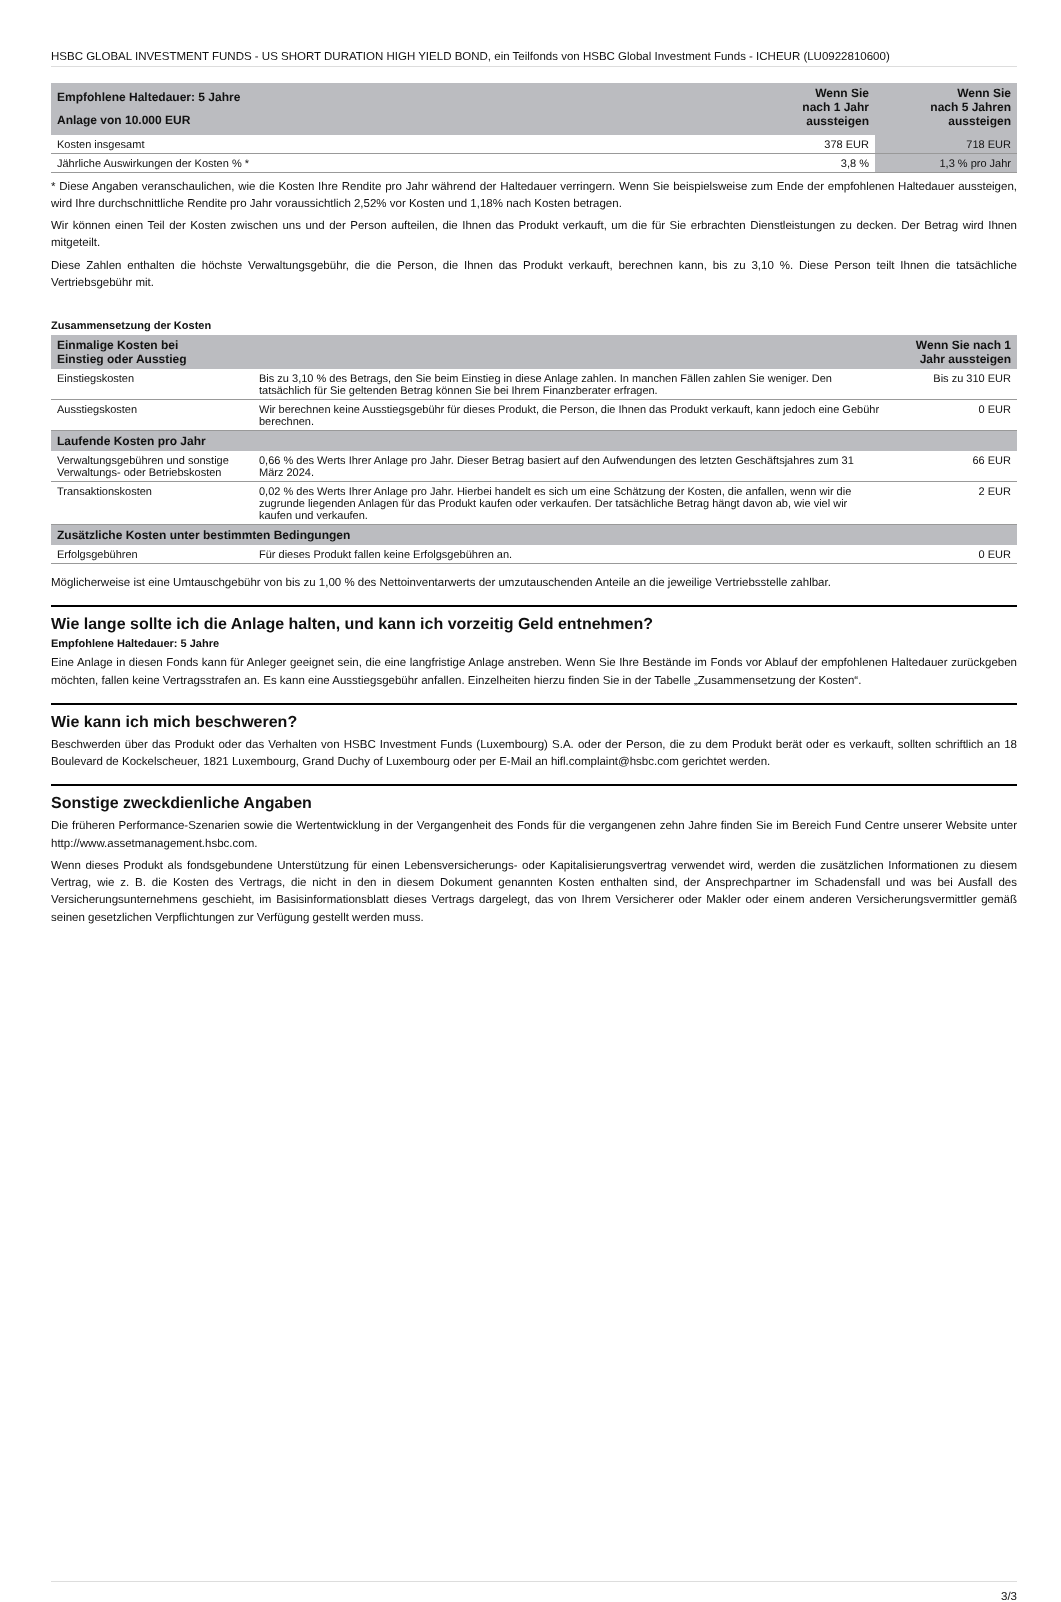HSBC GLOBAL INVESTMENT FUNDS - US SHORT DURATION HIGH YIELD BOND, ein Teilfonds von HSBC Global Investment Funds - ICHEUR (LU0922810600)
| Empfohlene Haltedauer: 5 Jahre Anlage von 10.000 EUR | Wenn Sie nach 1 Jahr aussteigen | Wenn Sie nach 5 Jahren aussteigen |
| --- | --- | --- |
| Kosten insgesamt | 378 EUR | 718 EUR |
| Jährliche Auswirkungen der Kosten % * | 3,8 % | 1,3 % pro Jahr |
* Diese Angaben veranschaulichen, wie die Kosten Ihre Rendite pro Jahr während der Haltedauer verringern. Wenn Sie beispielsweise zum Ende der empfohlenen Haltedauer aussteigen, wird Ihre durchschnittliche Rendite pro Jahr voraussichtlich 2,52% vor Kosten und 1,18% nach Kosten betragen.
Wir können einen Teil der Kosten zwischen uns und der Person aufteilen, die Ihnen das Produkt verkauft, um die für Sie erbrachten Dienstleistungen zu decken. Der Betrag wird Ihnen mitgeteilt.
Diese Zahlen enthalten die höchste Verwaltungsgebühr, die die Person, die Ihnen das Produkt verkauft, berechnen kann, bis zu 3,10 %. Diese Person teilt Ihnen die tatsächliche Vertriebsgebühr mit.
Zusammensetzung der Kosten
| Einmalige Kosten bei Einstieg oder Ausstieg | | Wenn Sie nach 1 Jahr aussteigen |
| --- | --- | --- |
| Einstiegskosten | Bis zu 3,10 % des Betrags, den Sie beim Einstieg in diese Anlage zahlen. In manchen Fällen zahlen Sie weniger. Den tatsächlich für Sie geltenden Betrag können Sie bei Ihrem Finanzberater erfragen. | Bis zu 310 EUR |
| Ausstiegskosten | Wir berechnen keine Ausstiegsgebühr für dieses Produkt, die Person, die Ihnen das Produkt verkauft, kann jedoch eine Gebühr berechnen. | 0 EUR |
| Laufende Kosten pro Jahr | | |
| Verwaltungsgebühren und sonstige Verwaltungs- oder Betriebskosten | 0,66 % des Werts Ihrer Anlage pro Jahr. Dieser Betrag basiert auf den Aufwendungen des letzten Geschäftsjahres zum 31 März 2024. | 66 EUR |
| Transaktionskosten | 0,02 % des Werts Ihrer Anlage pro Jahr. Hierbei handelt es sich um eine Schätzung der Kosten, die anfallen, wenn wir die zugrunde liegenden Anlagen für das Produkt kaufen oder verkaufen. Der tatsächliche Betrag hängt davon ab, wie viel wir kaufen und verkaufen. | 2 EUR |
| Zusätzliche Kosten unter bestimmten Bedingungen | | |
| Erfolgsgebühren | Für dieses Produkt fallen keine Erfolgsgebühren an. | 0 EUR |
Möglicherweise ist eine Umtauschgebühr von bis zu 1,00 % des Nettoinventarwerts der umzutauschenden Anteile an die jeweilige Vertriebsstelle zahlbar.
Wie lange sollte ich die Anlage halten, und kann ich vorzeitig Geld entnehmen?
Empfohlene Haltedauer: 5 Jahre
Eine Anlage in diesen Fonds kann für Anleger geeignet sein, die eine langfristige Anlage anstreben. Wenn Sie Ihre Bestände im Fonds vor Ablauf der empfohlenen Haltedauer zurückgeben möchten, fallen keine Vertragsstrafen an. Es kann eine Ausstiegsgebühr anfallen. Einzelheiten hierzu finden Sie in der Tabelle „Zusammensetzung der Kosten“.
Wie kann ich mich beschweren?
Beschwerden über das Produkt oder das Verhalten von HSBC Investment Funds (Luxembourg) S.A. oder der Person, die zu dem Produkt berät oder es verkauft, sollten schriftlich an 18 Boulevard de Kockelscheuer, 1821 Luxembourg, Grand Duchy of Luxembourg oder per E-Mail an hifl.complaint@hsbc.com gerichtet werden.
Sonstige zweckdienliche Angaben
Die früheren Performance-Szenarien sowie die Wertentwicklung in der Vergangenheit des Fonds für die vergangenen zehn Jahre finden Sie im Bereich Fund Centre unserer Website unter http://www.assetmanagement.hsbc.com.
Wenn dieses Produkt als fondsgebundene Unterstützung für einen Lebensversicherungs- oder Kapitalisierungsvertrag verwendet wird, werden die zusätzlichen Informationen zu diesem Vertrag, wie z. B. die Kosten des Vertrags, die nicht in den in diesem Dokument genannten Kosten enthalten sind, der Ansprechpartner im Schadensfall und was bei Ausfall des Versicherungsunternehmens geschieht, im Basisinformationsblatt dieses Vertrags dargelegt, das von Ihrem Versicherer oder Makler oder einem anderen Versicherungsvermittler gemäß seinen gesetzlichen Verpflichtungen zur Verfügung gestellt werden muss.
3/3